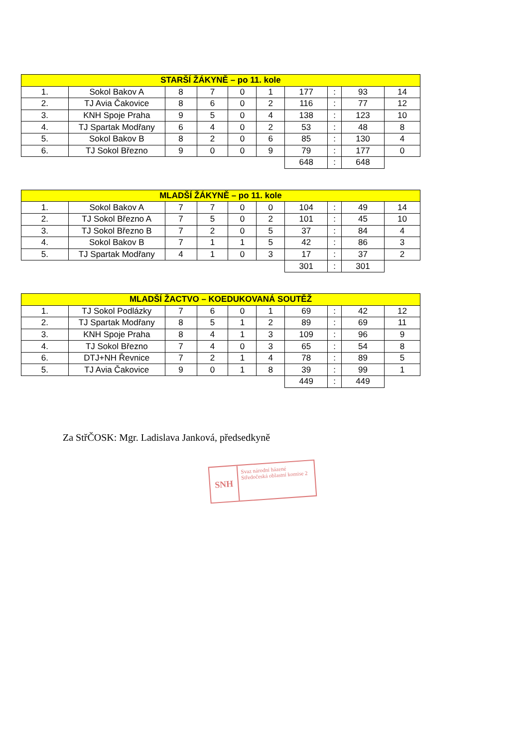| STARŠÍ ŽÁKYNĚ – po 11. kole | | | | | | | | | |
| --- | --- | --- | --- | --- | --- | --- | --- | --- | --- |
| 1. | Sokol Bakov A | 8 | 7 | 0 | 1 | 177 | : | 93 | 14 |
| 2. | TJ Avia Čakovice | 8 | 6 | 0 | 2 | 116 | : | 77 | 12 |
| 3. | KNH Spoje Praha | 9 | 5 | 0 | 4 | 138 | : | 123 | 10 |
| 4. | TJ Spartak Modřany | 6 | 4 | 0 | 2 | 53 | : | 48 | 8 |
| 5. | Sokol Bakov B | 8 | 2 | 0 | 6 | 85 | : | 130 | 4 |
| 6. | TJ Sokol Březno | 9 | 0 | 0 | 9 | 79 | : | 177 | 0 |
| | | | | | | 648 | : | 648 | |
| MLADŠÍ ŽÁKYNĚ – po 11. kole | | | | | | | | | |
| --- | --- | --- | --- | --- | --- | --- | --- | --- | --- |
| 1. | Sokol Bakov A | 7 | 7 | 0 | 0 | 104 | : | 49 | 14 |
| 2. | TJ Sokol Březno A | 7 | 5 | 0 | 2 | 101 | : | 45 | 10 |
| 3. | TJ Sokol Březno B | 7 | 2 | 0 | 5 | 37 | : | 84 | 4 |
| 4. | Sokol Bakov B | 7 | 1 | 1 | 5 | 42 | : | 86 | 3 |
| 5. | TJ Spartak Modřany | 4 | 1 | 0 | 3 | 17 | : | 37 | 2 |
| | | | | | | 301 | : | 301 | |
| MLADŠÍ ŽACTVO – KOEDUKOVANÁ SOUTĚŽ | | | | | | | | | |
| --- | --- | --- | --- | --- | --- | --- | --- | --- | --- |
| 1. | TJ Sokol Podlázky | 7 | 6 | 0 | 1 | 69 | : | 42 | 12 |
| 2. | TJ Spartak Modřany | 8 | 5 | 1 | 2 | 89 | : | 69 | 11 |
| 3. | KNH Spoje Praha | 8 | 4 | 1 | 3 | 109 | : | 96 | 9 |
| 4. | TJ Sokol Březno | 7 | 4 | 0 | 3 | 65 | : | 54 | 8 |
| 6. | DTJ+NH Řevnice | 7 | 2 | 1 | 4 | 78 | : | 89 | 5 |
| 5. | TJ Avia Čakovice | 9 | 0 | 1 | 8 | 39 | : | 99 | 1 |
| | | | | | | 449 | : | 449 | |
Za StřČOSK: Mgr. Ladislava Janková, předsedkyně
SNH
Svaz národní házené
Středočeská oblastní komise 2